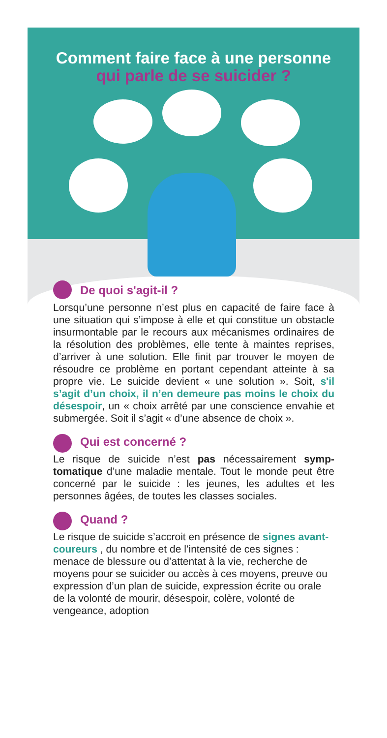Comment faire face à une personne
qui parle de se suicider ?
De quoi s'agit-il ?
Lorsqu’une personne n’est plus en capacité de faire face à une situation qui s’impose à elle et qui constitue un obstacle insurmontable par le recours aux mécanismes ordinaires de la résolution des problèmes, elle tente à maintes reprises, d’arriver à une solution. Elle finit par trouver le moyen de résoudre ce problème en portant cependant atteinte à sa propre vie. Le suicide devient « une solution ». Soit, s'il s’agit d’un choix, il n’en demeure pas moins le choix du désespoir, un « choix arrêté par une conscience envahie et submergée. Soit il s’agit « d’une absence de choix ».
Qui est concerné ?
Le risque de suicide n’est pas nécessairement symp-tomatique d’une maladie mentale. Tout le monde peut être concerné par le suicide : les jeunes, les adultes et les personnes âgées, de toutes les classes sociales.
Quand ?
Le risque de suicide s’accroit en présence de signes avant-coureurs , du nombre et de l’intensité de ces signes : menace de blessure ou d’attentat à la vie, recherche de moyens pour se suicider ou accès à ces moyens, preuve ou expression d’un plan de suicide, expression écrite ou orale de la volonté de mourir, désespoir, colère, volonté de vengeance, adoption